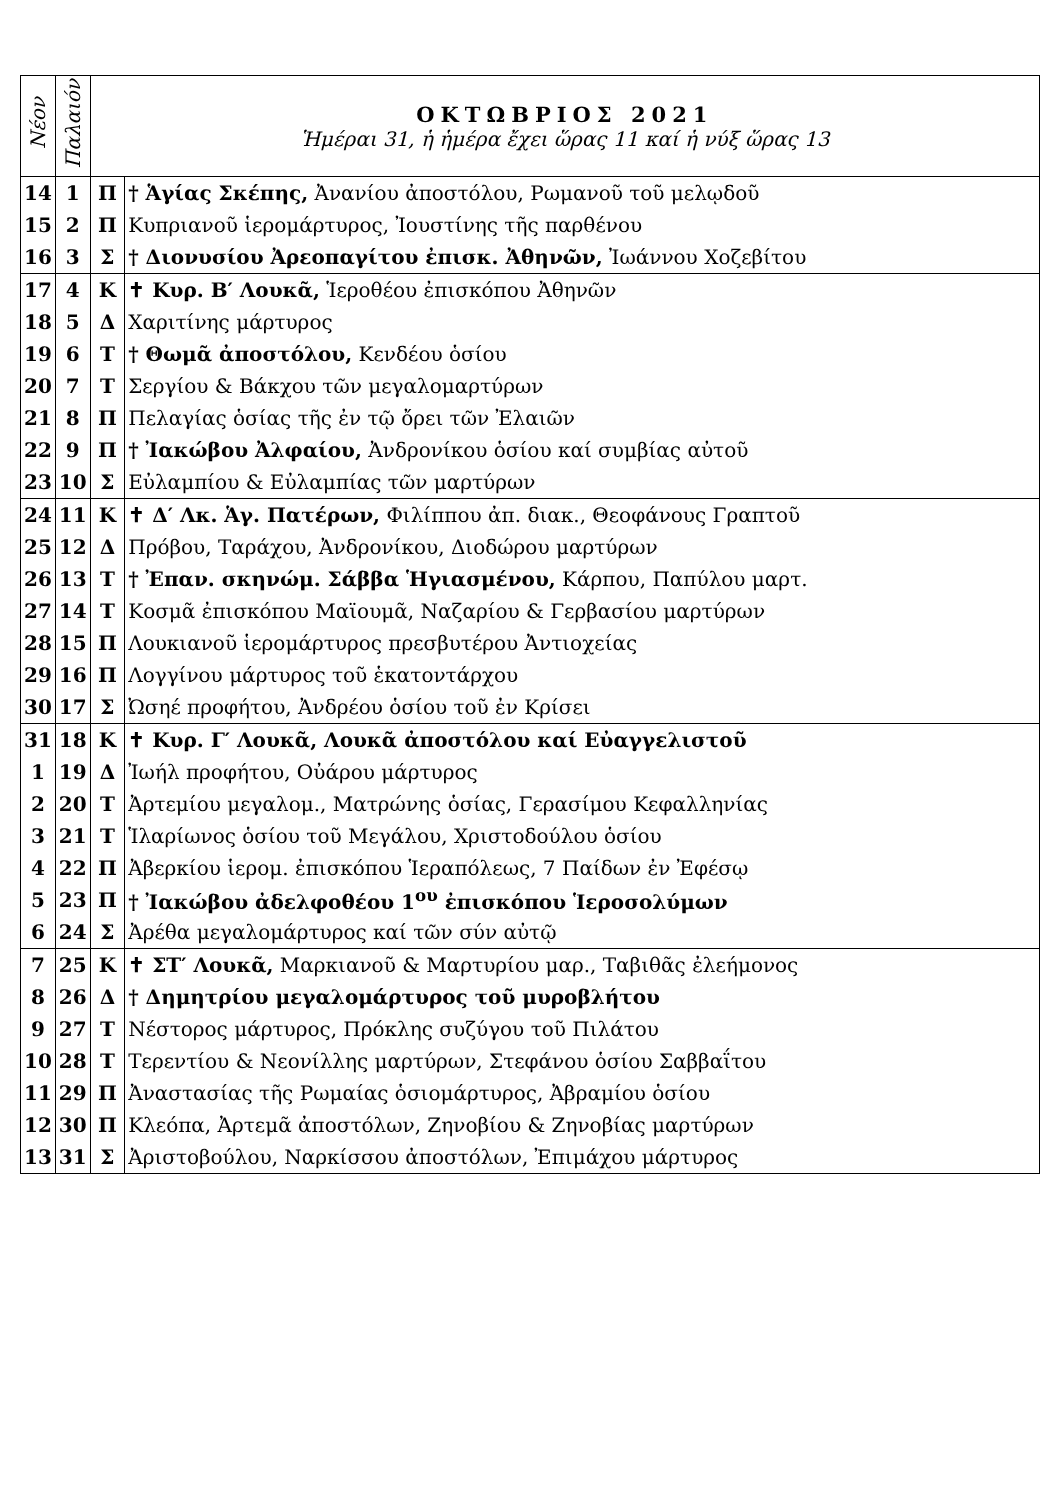| Νέον | Παλαιόν | ΟΚΤΩΒΡΙΟΣ 2021 Ἡμέραι 31, ἡ ἡμέρα ἔχει ὥρας 11 καί ἡ νύξ ὥρας 13 | |
| --- | --- | --- | --- |
| 14 | 1 | Π | † Ἁγίας Σκέπης, Ἀνανίου ἀποστόλου, Ρωμανοῦ τοῦ μελῳδοῦ |
| 15 | 2 | Π | Κυπριανοῦ ἱερομάρτυρος, Ἰουστίνης τῆς παρθένου |
| 16 | 3 | Σ | † Διονυσίου Ἀρεοπαγίτου ἐπισκ. Ἀθηνῶν, Ἰωάννου Χοζεβίτου |
| 17 | 4 | Κ | ✝ Κυρ. Β′ Λουκᾶ, Ἱεροθέου ἐπισκόπου Ἀθηνῶν |
| 18 | 5 | Δ | Χαριτίνης μάρτυρος |
| 19 | 6 | Τ | † Θωμᾶ ἀποστόλου, Κενδέου ὁσίου |
| 20 | 7 | Τ | Σεργίου & Βάκχου τῶν μεγαλομαρτύρων |
| 21 | 8 | Π | Πελαγίας ὁσίας τῆς ἐν τῷ ὄρει τῶν Ἐλαιῶν |
| 22 | 9 | Π | † Ἰακώβου Ἀλφαίου, Ἀνδρονίκου ὁσίου καί συμβίας αὐτοῦ |
| 23 | 10 | Σ | Εὐλαμπίου & Εὐλαμπίας τῶν μαρτύρων |
| 24 | 11 | Κ | ✝ Δ′ Λκ. Ἁγ. Πατέρων, Φιλίππου ἀπ. διακ., Θεοφάνους Γραπτοῦ |
| 25 | 12 | Δ | Πρόβου, Ταράχου, Ἀνδρονίκου, Διοδώρου μαρτύρων |
| 26 | 13 | Τ | † Ἐπαν. σκηνώμ. Σάββα Ἡγιασμένου, Κάρπου, Παπύλου μαρτ. |
| 27 | 14 | Τ | Κοσμᾶ ἐπισκόπου Μαϊουμᾶ, Ναζαρίου & Γερβασίου μαρτύρων |
| 28 | 15 | Π | Λουκιανοῦ ἱερομάρτυρος πρεσβυτέρου Ἀντιοχείας |
| 29 | 16 | Π | Λογγίνου μάρτυρος τοῦ ἑκατοντάρχου |
| 30 | 17 | Σ | Ὠσηέ προφήτου, Ἀνδρέου ὁσίου τοῦ ἐν Κρίσει |
| 31 | 18 | Κ | ✝ Κυρ. Γ′ Λουκᾶ, Λουκᾶ ἀποστόλου καί Εὐαγγελιστοῦ |
| 1 | 19 | Δ | Ἰωήλ προφήτου, Οὐάρου μάρτυρος |
| 2 | 20 | Τ | Ἀρτεμίου μεγαλομ., Ματρώνης ὁσίας, Γερασίμου Κεφαλληνίας |
| 3 | 21 | Τ | Ἱλαρίωνος ὁσίου τοῦ Μεγάλου, Χριστοδούλου ὁσίου |
| 4 | 22 | Π | Ἀβερκίου ἱερομ. ἐπισκόπου Ἱεραπόλεως, 7 Παίδων ἐν Ἐφέσῳ |
| 5 | 23 | Π | † Ἰακώβου ἀδελφοθέου 1<sup>ου</sup> ἐπισκόπου Ἱεροσολύμων |
| 6 | 24 | Σ | Ἀρέθα μεγαλομάρτυρος καί τῶν σύν αὐτῷ |
| 7 | 25 | Κ | ✝ ΣΤ′ Λουκᾶ, Μαρκιανοῦ & Μαρτυρίου μαρ., Ταβιθᾶς ἐλεήμονος |
| 8 | 26 | Δ | † Δημητρίου μεγαλομάρτυρος τοῦ μυροβλήτου |
| 9 | 27 | Τ | Νέστορος μάρτυρος, Πρόκλης συζύγου τοῦ Πιλάτου |
| 10 | 28 | Τ | Τερεντίου & Νεονίλλης μαρτύρων, Στεφάνου ὁσίου Σαββαΐτου |
| 11 | 29 | Π | Ἀναστασίας τῆς Ρωμαίας ὁσιομάρτυρος, Ἀβραμίου ὁσίου |
| 12 | 30 | Π | Κλεόπα, Ἀρτεμᾶ ἀποστόλων, Ζηνοβίου & Ζηνοβίας μαρτύρων |
| 13 | 31 | Σ | Ἀριστοβούλου, Ναρκίσσου ἀποστόλων, Ἐπιμάχου μάρτυρος |